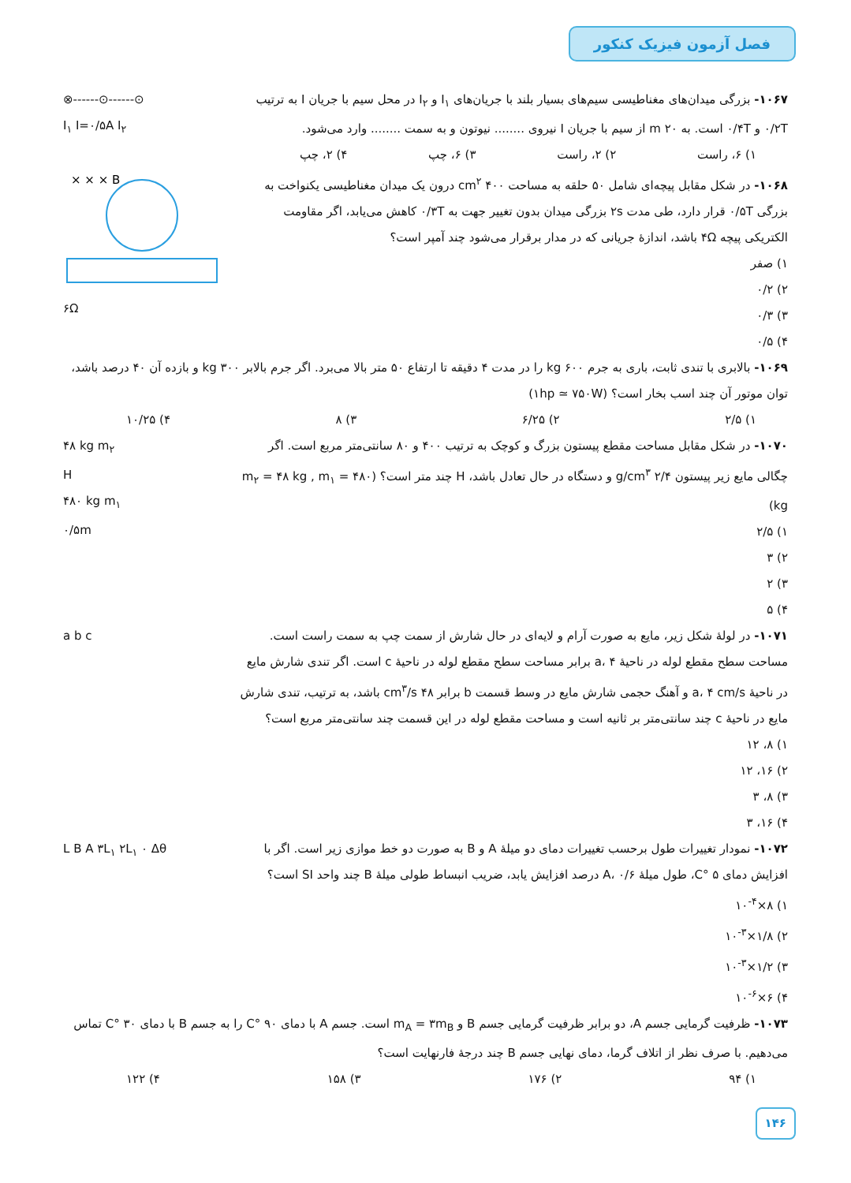فصل آزمون فیزیک کنکور
۱۰۶۷- بزرگی میدان‌های مغناطیسی سیم‌های بسیار بلند با جریان‌های I<sub>۱</sub> و I<sub>۲</sub> در محل سیم با جریان I به ترتیب ۰/۲T و ۰/۴T است. به ۲۰ m از سیم با جریان I نیروی ........ نیوتون و به سمت ........ وارد می‌شود.
۱) ۶، راست ۲) ۲، راست ۳) ۶، چپ ۴) ۲، چپ
⊗------⊙------⊙
I<sub>۱</sub> I=۰/۵A I<sub>۲</sub>
۱۰۶۸- در شکل مقابل پیچه‌ای شامل ۵۰ حلقه به مساحت ۴۰۰ cm<sup>۲</sup> درون یک میدان مغناطیسی یکنواخت به بزرگی ۰/۵T قرار دارد، طی مدت ۲s بزرگی میدان بدون تغییر جهت به ۰/۳T کاهش می‌یابد، اگر مقاومت الکتریکی پیچه ۴Ω باشد، اندازهٔ جریانی که در مدار برقرار می‌شود چند آمپر است؟
۱) صفر
۲) ۰/۲
۳) ۰/۳
۴) ۰/۵
× × × B
۶Ω
۱۰۶۹- بالابری با تندی ثابت، باری به جرم ۶۰۰ kg را در مدت ۴ دقیقه تا ارتفاع ۵۰ متر بالا می‌برد. اگر جرم بالابر ۳۰۰ kg و بازده آن ۴۰ درصد باشد، توان موتور آن چند اسب بخار است؟ (۱hp ≃ ۷۵۰W)
۱) ۲/۵ ۲) ۶/۲۵ ۳) ۸ ۴) ۱۰/۲۵
۱۰۷۰- در شکل مقابل مساحت مقطع پیستون بزرگ و کوچک به ترتیب ۴۰۰ و ۸۰ سانتی‌متر مربع است. اگر چگالی مایع زیر پیستون ۲/۴ g/cm<sup>۳</sup> و دستگاه در حال تعادل باشد، H چند متر است؟ (m<sub>۲</sub> = ۴۸ kg , m<sub>۱</sub> = ۴۸۰ kg)
۱) ۲/۵
۲) ۳
۳) ۲
۴) ۵
۴۸ kg m<sub>۲</sub>
H
۴۸۰ kg m<sub>۱</sub>
۰/۵m
۱۰۷۱- در لولهٔ شکل زیر، مایع به صورت آرام و لایه‌ای در حال شارش از سمت چپ به سمت راست است. مساحت سطح مقطع لوله در ناحیهٔ a، ۴ برابر مساحت سطح مقطع لوله در ناحیهٔ c است. اگر تندی شارش مایع در ناحیهٔ a، ۴ cm/s و آهنگ حجمی شارش مایع در وسط قسمت b برابر ۴۸ cm<sup>۳</sup>/s باشد، به ترتیب، تندی شارش مایع در ناحیهٔ c چند سانتی‌متر بر ثانیه است و مساحت مقطع لوله در این قسمت چند سانتی‌متر مربع است؟
۱) ۸، ۱۲
۲) ۱۶، ۱۲
۳) ۸، ۳
۴) ۱۶، ۳
a b c
۱۰۷۲- نمودار تغییرات طول برحسب تغییرات دمای دو میلهٔ A و B به صورت دو خط موازی زیر است. اگر با افزایش دمای ۵ °C، طول میلهٔ A، ۰/۶ درصد افزایش یابد، ضریب انبساط طولی میلهٔ B چند واحد SI است؟
۱) ۸×۱۰<sup>-۴</sup>
۲) ۱/۸×۱۰<sup>-۳</sup>
۳) ۱/۲×۱۰<sup>-۳</sup>
۴) ۶×۱۰<sup>-۶</sup>
L B A ۳L<sub>۱</sub> ۲L<sub>۱</sub> ۰ Δθ
۱۰۷۳- ظرفیت گرمایی جسم A، دو برابر ظرفیت گرمایی جسم B و m<sub>A</sub> = ۳m<sub>B</sub> است. جسم A با دمای ۹۰ °C را به جسم B با دمای ۳۰ °C تماس می‌دهیم. با صرف نظر از اتلاف گرما، دمای نهایی جسم B چند درجهٔ فارنهایت است؟
۱) ۹۴ ۲) ۱۷۶ ۳) ۱۵۸ ۴) ۱۲۲
۱۴۶